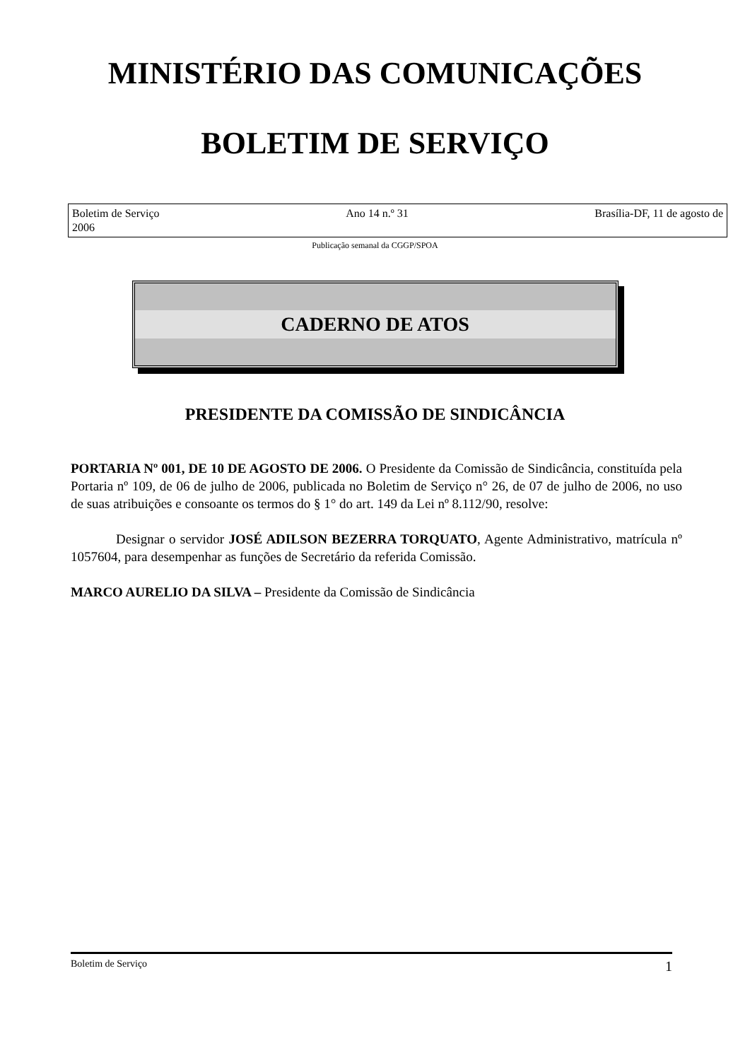MINISTÉRIO DAS COMUNICAÇÕES
BOLETIM DE SERVIÇO
Boletim de Serviço Ano 14 n.º 31 Brasília-DF, 11 de agosto de
2006
Publicação semanal da CGGP/SPOA
CADERNO DE ATOS
PRESIDENTE DA COMISSÃO DE SINDICÂNCIA
PORTARIA Nº 001, DE 10 DE AGOSTO DE 2006. O Presidente da Comissão de Sindicância, constituída pela Portaria nº 109, de 06 de julho de 2006, publicada no Boletim de Serviço n° 26, de 07 de julho de 2006, no uso de suas atribuições e consoante os termos do § 1° do art. 149 da Lei nº 8.112/90, resolve:
Designar o servidor JOSÉ ADILSON BEZERRA TORQUATO, Agente Administrativo, matrícula nº 1057604, para desempenhar as funções de Secretário da referida Comissão.
MARCO AURELIO DA SILVA – Presidente da Comissão de Sindicância
Boletim de Serviço 1